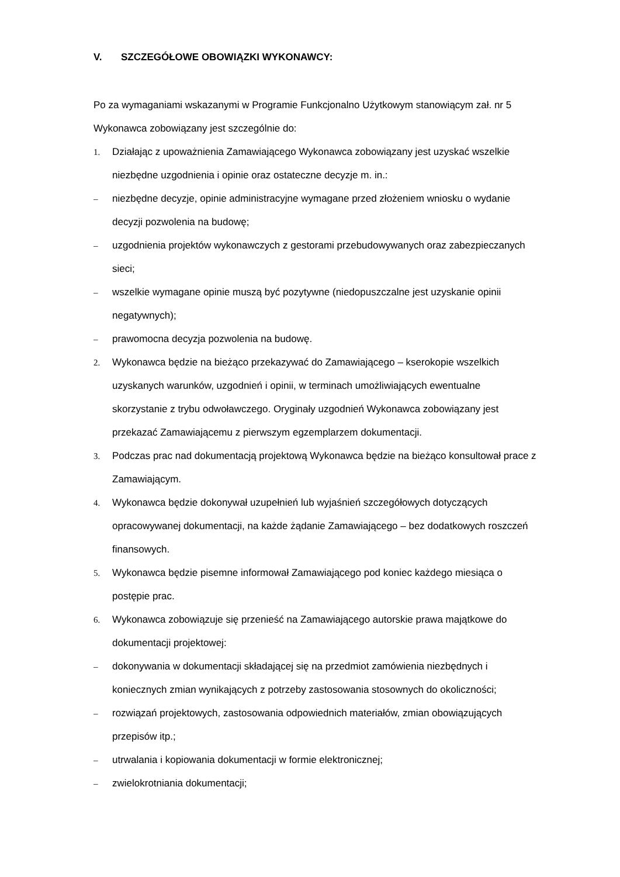V. SZCZEGÓŁOWE OBOWIĄZKI WYKONAWCY:
Po za wymaganiami wskazanymi w Programie Funkcjonalno Użytkowym stanowiącym zał. nr 5 Wykonawca zobowiązany jest szczególnie do:
1. Działając z upoważnienia Zamawiającego Wykonawca zobowiązany jest uzyskać wszelkie niezbędne uzgodnienia i opinie oraz ostateczne decyzje m. in.:
– niezbędne decyzje, opinie administracyjne wymagane przed złożeniem wniosku o wydanie decyzji pozwolenia na budowę;
– uzgodnienia projektów wykonawczych z gestorami przebudowywanych oraz zabezpieczanych sieci;
– wszelkie wymagane opinie muszą być pozytywne (niedopuszczalne jest uzyskanie opinii negatywnych);
– prawomocna decyzja pozwolenia na budowę.
2. Wykonawca będzie na bieżąco przekazywać do Zamawiającego – kserokopie wszelkich uzyskanych warunków, uzgodnień i opinii, w terminach umożliwiających ewentualne skorzystanie z trybu odwoławczego. Oryginały uzgodnień Wykonawca zobowiązany jest przekazać Zamawiającemu z pierwszym egzemplarzem dokumentacji.
3. Podczas prac nad dokumentacją projektową Wykonawca będzie na bieżąco konsultował prace z Zamawiającym.
4. Wykonawca będzie dokonywał uzupełnień lub wyjaśnień szczegółowych dotyczących opracowywanej dokumentacji, na każde żądanie Zamawiającego – bez dodatkowych roszczeń finansowych.
5. Wykonawca będzie pisemne informował Zamawiającego pod koniec każdego miesiąca o postępie prac.
6. Wykonawca zobowiązuje się przenieść na Zamawiającego autorskie prawa majątkowe do dokumentacji projektowej:
– dokonywania w dokumentacji składającej się na przedmiot zamówienia niezbędnych i koniecznych zmian wynikających z potrzeby zastosowania stosownych do okoliczności;
– rozwiązań projektowych, zastosowania odpowiednich materiałów, zmian obowiązujących przepisów itp.;
– utrwalania i kopiowania dokumentacji w formie elektronicznej;
– zwielokrotniania dokumentacji;